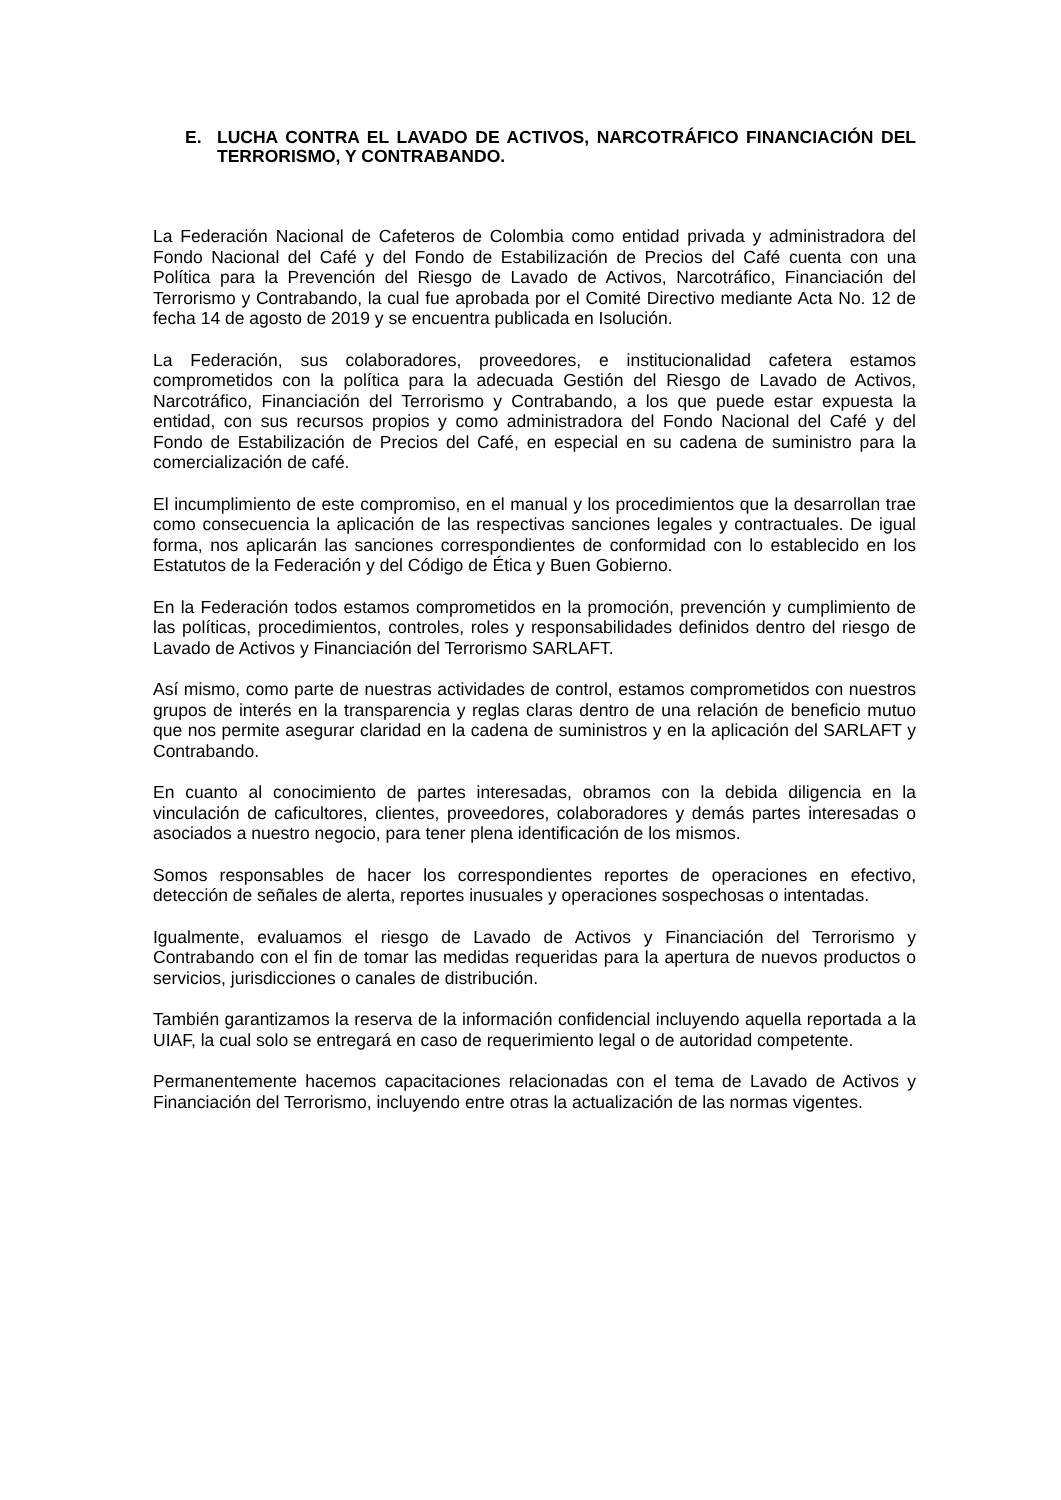E. LUCHA CONTRA EL LAVADO DE ACTIVOS, NARCOTRÁFICO FINANCIACIÓN DEL TERRORISMO, Y CONTRABANDO.
La Federación Nacional de Cafeteros de Colombia como entidad privada y administradora del Fondo Nacional del Café y del Fondo de Estabilización de Precios del Café cuenta con una Política para la Prevención del Riesgo de Lavado de Activos, Narcotráfico, Financiación del Terrorismo y Contrabando, la cual fue aprobada por el Comité Directivo mediante Acta No. 12 de fecha 14 de agosto de 2019 y se encuentra publicada en Isolución.
La Federación, sus colaboradores, proveedores, e institucionalidad cafetera estamos comprometidos con la política para la adecuada Gestión del Riesgo de Lavado de Activos, Narcotráfico, Financiación del Terrorismo y Contrabando, a los que puede estar expuesta la entidad, con sus recursos propios y como administradora del Fondo Nacional del Café y del Fondo de Estabilización de Precios del Café, en especial en su cadena de suministro para la comercialización de café.
El incumplimiento de este compromiso, en el manual y los procedimientos que la desarrollan trae como consecuencia la aplicación de las respectivas sanciones legales y contractuales. De igual forma, nos aplicarán las sanciones correspondientes de conformidad con lo establecido en los Estatutos de la Federación y del Código de Ética y Buen Gobierno.
En la Federación todos estamos comprometidos en la promoción, prevención y cumplimiento de las políticas, procedimientos, controles, roles y responsabilidades definidos dentro del riesgo de Lavado de Activos y Financiación del Terrorismo SARLAFT.
Así mismo, como parte de nuestras actividades de control, estamos comprometidos con nuestros grupos de interés en la transparencia y reglas claras dentro de una relación de beneficio mutuo que nos permite asegurar claridad en la cadena de suministros y en la aplicación del SARLAFT y Contrabando.
En cuanto al conocimiento de partes interesadas, obramos con la debida diligencia en la vinculación de caficultores, clientes, proveedores, colaboradores y demás partes interesadas o asociados a nuestro negocio, para tener plena identificación de los mismos.
Somos responsables de hacer los correspondientes reportes de operaciones en efectivo, detección de señales de alerta, reportes inusuales y operaciones sospechosas o intentadas.
Igualmente, evaluamos el riesgo de Lavado de Activos y Financiación del Terrorismo y Contrabando con el fin de tomar las medidas requeridas para la apertura de nuevos productos o servicios, jurisdicciones o canales de distribución.
También garantizamos la reserva de la información confidencial incluyendo aquella reportada a la UIAF, la cual solo se entregará en caso de requerimiento legal o de autoridad competente.
Permanentemente hacemos capacitaciones relacionadas con el tema de Lavado de Activos y Financiación del Terrorismo, incluyendo entre otras la actualización de las normas vigentes.